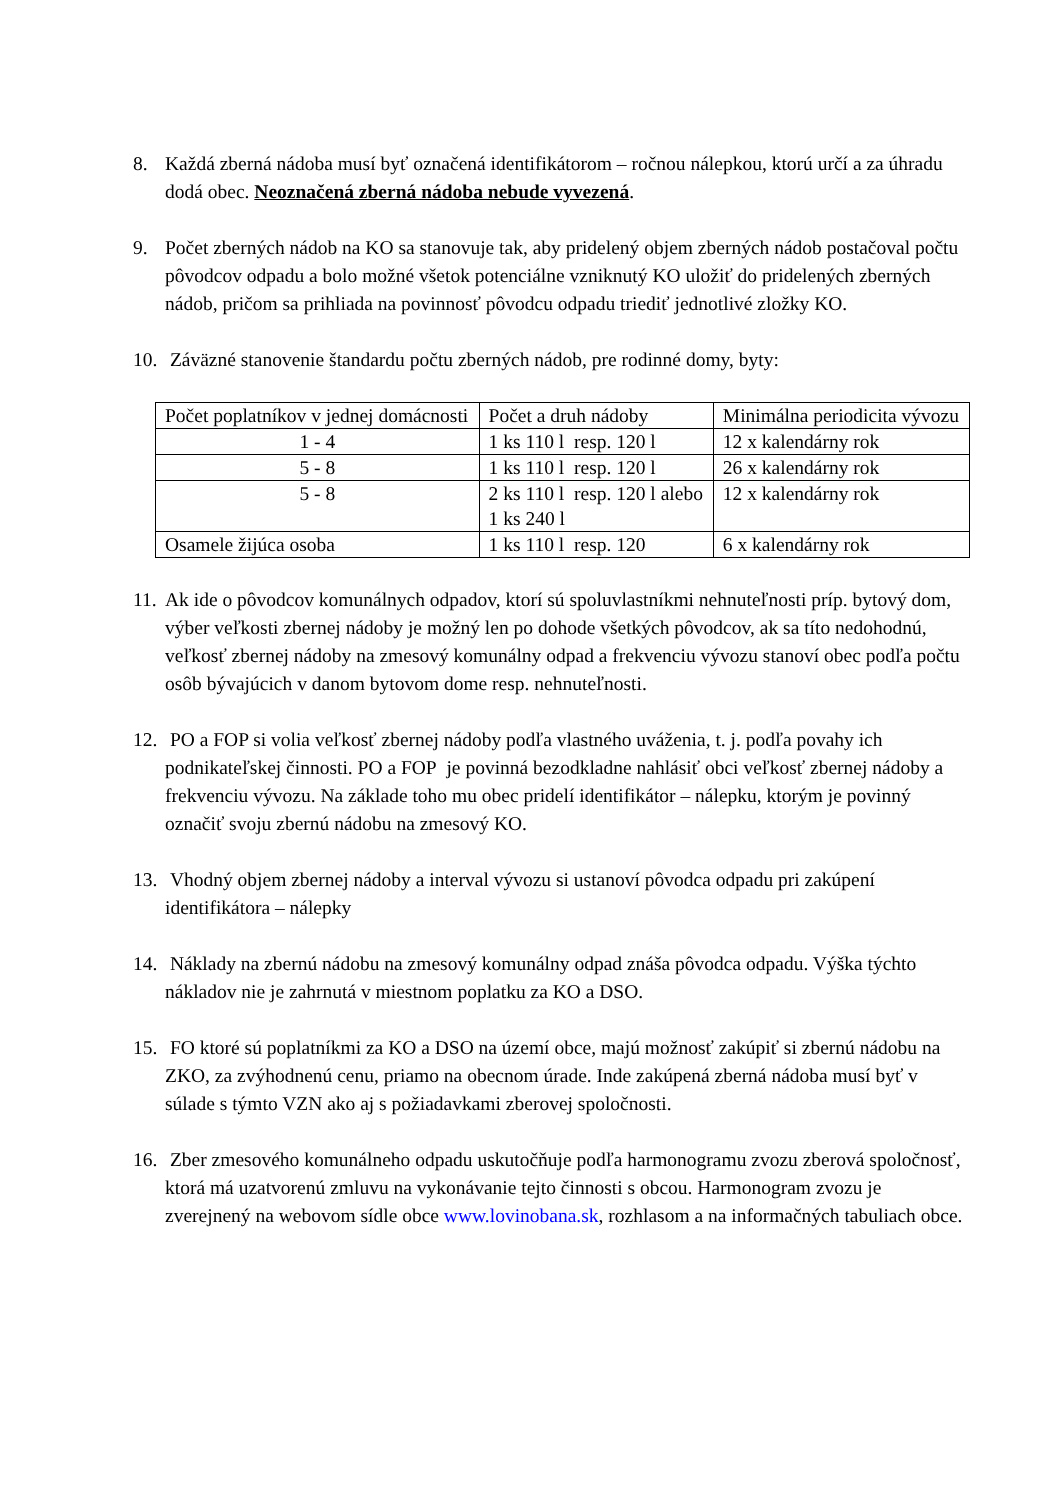8. Každá zberná nádoba musí byť označená identifikátorom – ročnou nálepkou, ktorú určí a za úhradu dodá obec. Neoznačená zberná nádoba nebude vyvezená.
9. Počet zberných nádob na KO sa stanovuje tak, aby pridelený objem zberných nádob postačoval počtu pôvodcov odpadu a bolo možné všetok potenciálne vzniknutý KO uložiť do pridelených zberných nádob, pričom sa prihliada na povinnosť pôvodcu odpadu triediť jednotlivé zložky KO.
10.
Záväzné stanovenie štandardu počtu zberných nádob, pre rodinné domy, byty:
| Počet poplatníkov v jednej domácnosti | Počet a druh nádoby | Minimálna periodicita vývozu |
| 1 - 4 | 1 ks 110 l resp. 120 l | 12 x kalendárny rok |
| 5 - 8 | 1 ks 110 l resp. 120 l | 26 x kalendárny rok |
| 5 - 8 | 2 ks 110 l resp. 120 l alebo 1 ks 240 l | 12 x kalendárny rok |
| Osamele žijúca osoba | 1 ks 110 l resp. 120 | 6 x kalendárny rok |
11.
Ak ide o pôvodcov komunálnych odpadov, ktorí sú spoluvlastníkmi nehnuteľnosti príp. bytový dom, výber veľkosti zbernej nádoby je možný len po dohode všetkých pôvodcov, ak sa títo nedohodnú, veľkosť zbernej nádoby na zmesový komunálny odpad a frekvenciu vývozu stanoví obec podľa počtu osôb bývajúcich v danom bytovom dome resp. nehnuteľnosti.
12.
PO a FOP si volia veľkosť zbernej nádoby podľa vlastného uváženia, t. j. podľa povahy ich podnikateľskej činnosti. PO a FOP je povinná bezodkladne nahlásiť obci veľkosť zbernej nádoby a frekvenciu vývozu. Na základe toho mu obec pridelí identifikátor – nálepku, ktorým je povinný označiť svoju zbernú nádobu na zmesový KO.
13.
Vhodný objem zbernej nádoby a interval vývozu si ustanoví pôvodca odpadu pri zakúpení identifikátora – nálepky
14.
Náklady na zbernú nádobu na zmesový komunálny odpad znáša pôvodca odpadu. Výška týchto nákladov nie je zahrnutá v miestnom poplatku za KO a DSO.
15.
FO ktoré sú poplatníkmi za KO a DSO na území obce, majú možnosť zakúpiť si zbernú nádobu na ZKO, za zvýhodnenú cenu, priamo na obecnom úrade. Inde zakúpená zberná nádoba musí byť v súlade s týmto VZN ako aj s požiadavkami zberovej spoločnosti.
16.
Zber zmesového komunálneho odpadu uskutočňuje podľa harmonogramu zvozu zberová spoločnosť, ktorá má uzatvorenú zmluvu na vykonávanie tejto činnosti s obcou. Harmonogram zvozu je zverejnený na webovom sídle obce www.lovinobana.sk, rozhlasom a na informačných tabuliach obce.